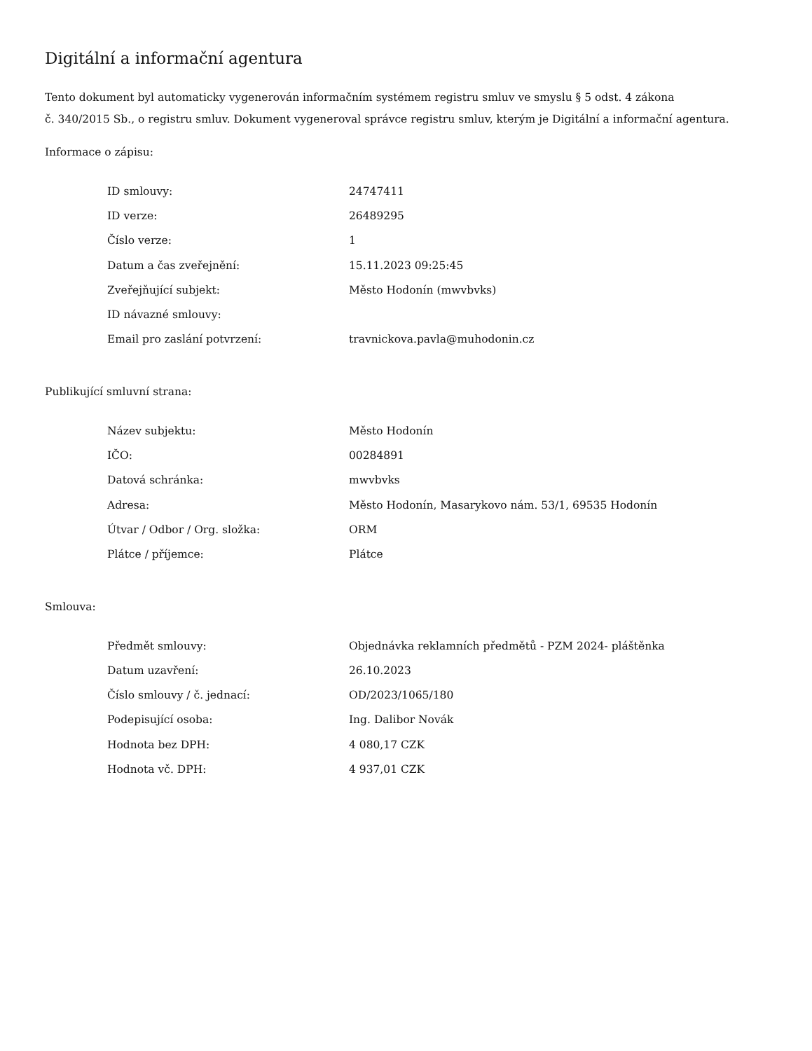Digitální a informační agentura
Tento dokument byl automaticky vygenerován informačním systémem registru smluv ve smyslu § 5 odst. 4 zákona
č. 340/2015 Sb., o registru smluv. Dokument vygeneroval správce registru smluv, kterým je Digitální a informační agentura.
Informace o zápisu:
| ID smlouvy: | 24747411 |
| ID verze: | 26489295 |
| Číslo verze: | 1 |
| Datum a čas zveřejnění: | 15.11.2023 09:25:45 |
| Zveřejňující subjekt: | Město Hodonín (mwvbvks) |
| ID návazné smlouvy: | |
| Email pro zaslání potvrzení: | travnickova.pavla@muhodonin.cz |
Publikující smluvní strana:
| Název subjektu: | Město Hodonín |
| IČO: | 00284891 |
| Datová schránka: | mwvbvks |
| Adresa: | Město Hodonín, Masarykovo nám. 53/1, 69535 Hodonín |
| Útvar / Odbor / Org. složka: | ORM |
| Plátce / příjemce: | Plátce |
Smlouva:
| Předmět smlouvy: | Objednávka reklamních předmětů - PZM 2024- pláštěnka |
| Datum uzavření: | 26.10.2023 |
| Číslo smlouvy / č. jednací: | OD/2023/1065/180 |
| Podepisující osoba: | Ing. Dalibor Novák |
| Hodnota bez DPH: | 4 080,17 CZK |
| Hodnota vč. DPH: | 4 937,01 CZK |